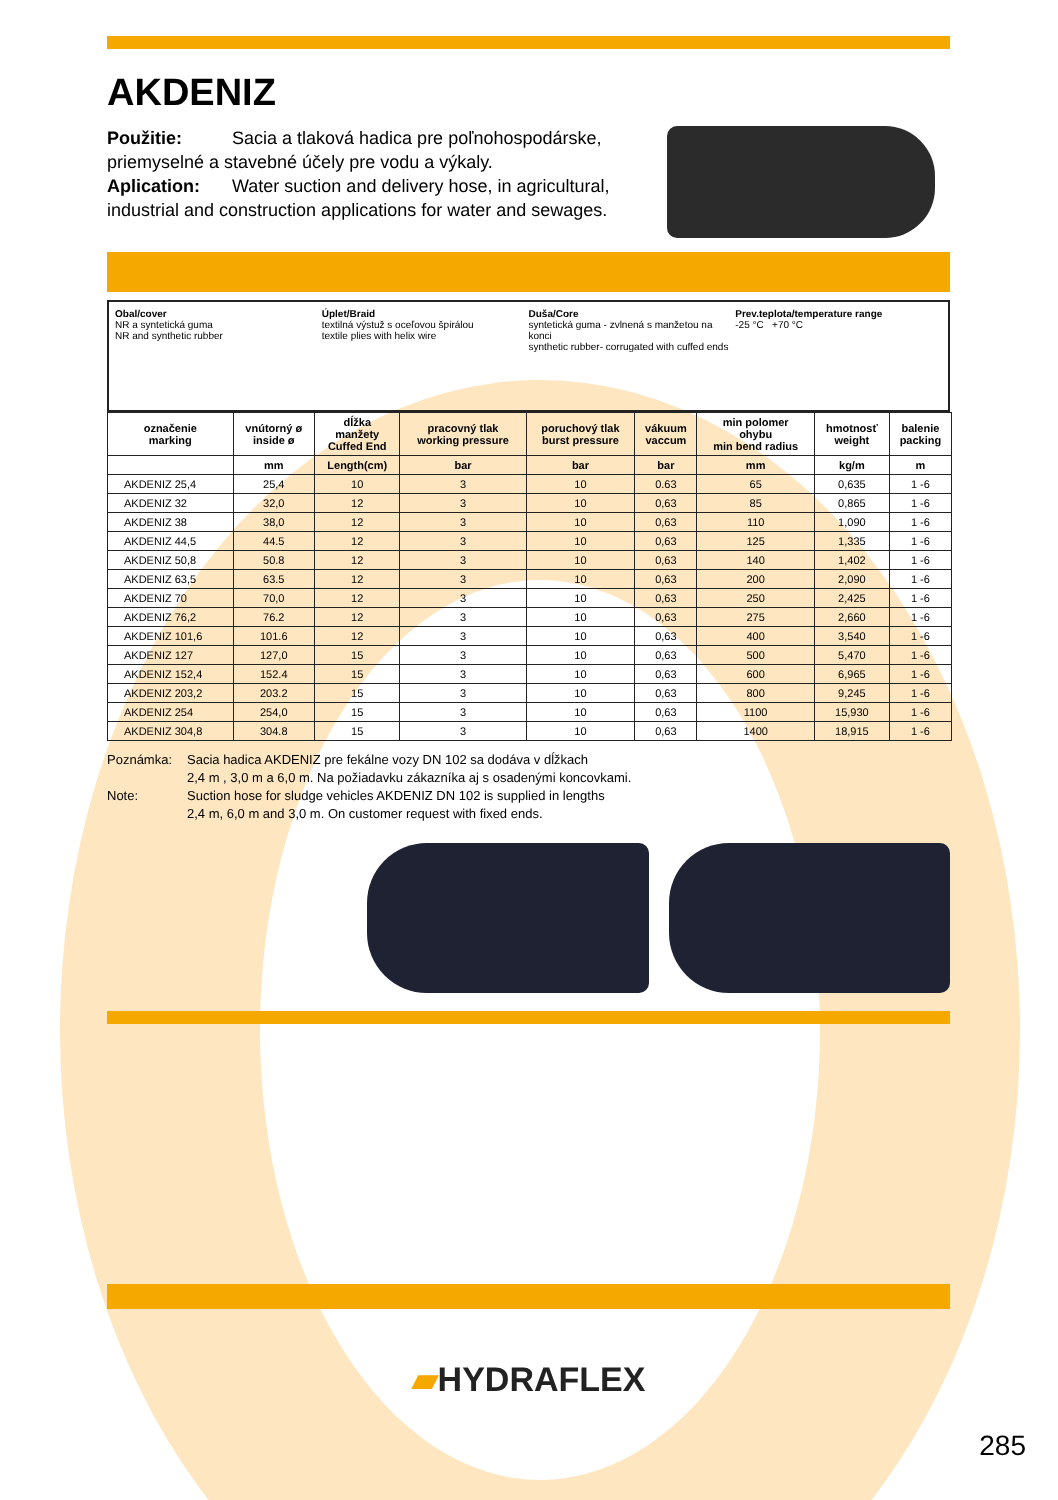AKDENIZ
Použitie: Sacia a tlaková hadica pre poľnohospodárske, priemyselné a stavebné účely pre vodu a výkaly.
Aplication: Water suction and delivery hose, in agricultural, industrial and construction applications for water and sewages.
Obal/cover
NR a syntetická guma
NR and synthetic rubber
Úplet/Braid
textilná výstuž s oceľovou špirálou
textile plies with helix wire
Duša/Core
syntetická guma - zvlnená s manžetou na konci
synthetic rubber- corrugated with cuffed ends
Prev.teplota/temperature range
-25 °C +70 °C
| označenie marking | vnútorný ø inside ø | dĺžka manžety Cuffed End | pracovný tlak working pressure | poruchový tlak burst pressure | vákuum vaccum | min polomer ohybu min bend radius | hmotnosť weight | balenie packing |
| --- | --- | --- | --- | --- | --- | --- | --- | --- |
| | mm | Length(cm) | bar | bar | bar | mm | kg/m | m |
| AKDENIZ 25,4 | 25,4 | 10 | 3 | 10 | 0.63 | 65 | 0,635 | 1 -6 |
| AKDENIZ 32 | 32,0 | 12 | 3 | 10 | 0,63 | 85 | 0,865 | 1 -6 |
| AKDENIZ 38 | 38,0 | 12 | 3 | 10 | 0,63 | 110 | 1,090 | 1 -6 |
| AKDENIZ 44,5 | 44.5 | 12 | 3 | 10 | 0,63 | 125 | 1,335 | 1 -6 |
| AKDENIZ 50,8 | 50.8 | 12 | 3 | 10 | 0,63 | 140 | 1,402 | 1 -6 |
| AKDENIZ 63,5 | 63.5 | 12 | 3 | 10 | 0,63 | 200 | 2,090 | 1 -6 |
| AKDENIZ 70 | 70,0 | 12 | 3 | 10 | 0,63 | 250 | 2,425 | 1 -6 |
| AKDENIZ 76,2 | 76.2 | 12 | 3 | 10 | 0,63 | 275 | 2,660 | 1 -6 |
| AKDENIZ 101,6 | 101.6 | 12 | 3 | 10 | 0,63 | 400 | 3,540 | 1 -6 |
| AKDENIZ 127 | 127,0 | 15 | 3 | 10 | 0,63 | 500 | 5,470 | 1 -6 |
| AKDENIZ 152,4 | 152.4 | 15 | 3 | 10 | 0,63 | 600 | 6,965 | 1 -6 |
| AKDENIZ 203,2 | 203.2 | 15 | 3 | 10 | 0,63 | 800 | 9,245 | 1 -6 |
| AKDENIZ 254 | 254,0 | 15 | 3 | 10 | 0,63 | 1100 | 15,930 | 1 -6 |
| AKDENIZ 304,8 | 304.8 | 15 | 3 | 10 | 0,63 | 1400 | 18,915 | 1 -6 |
Poznámka: Sacia hadica AKDENIZ pre fekálne vozy DN 102 sa dodáva v dĺžkach
2,4 m , 3,0 m a 6,0 m. Na požiadavku zákazníka aj s osadenými koncovkami.
Note: Suction hose for sludge vehicles AKDENIZ DN 102 is supplied in lengths
2,4 m, 6,0 m and 3,0 m. On customer request with fixed ends.
▰HYDRAFLEX
285